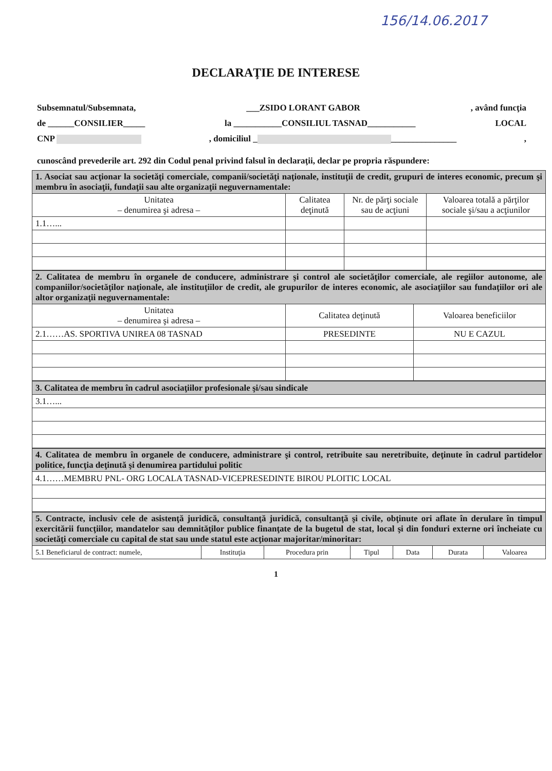156/14.06.2017
DECLARAŢIE DE INTERESE
Subsemnatul/Subsemnata, ___ZSIDO LORANT GABOR, având funcţia
de ______CONSILIER_____ la ___________CONSILIUL TASNAD___________ LOCAL
CNP , domiciliul _ _______________,
cunoscând prevederile art. 292 din Codul penal privind falsul în declaraţii, declar pe propria răspundere:
| 1. Asociat sau acţionar la societăţi comerciale, companii/societăţi naţionale, instituţii de credit, grupuri de interes economic, precum şi membru în asociaţii, fundaţii sau alte organizaţii neguvernamentale: | | | |
| Unitatea – denumirea şi adresa – | Calitatea deţinută | Nr. de părţi sociale sau de acţiuni | Valoarea totală a părţilor sociale şi/sau a acţiunilor |
| 1.1…... | | | |
| 2. Calitatea de membru în organele de conducere, administrare şi control ale societăţilor comerciale, ale regiilor autonome, ale companiilor/societăţilor naţionale, ale instituţiilor de credit, ale grupurilor de interes economic, ale asociaţiilor sau fundaţiilor ori ale altor organizaţii neguvernamentale: | | |
| Unitatea – denumirea şi adresa – | Calitatea deţinută | Valoarea beneficiilor |
| 2.1……AS. SPORTIVA UNIREA 08 TASNAD | PRESEDINTE | NU E CAZUL |
| 3. Calitatea de membru în cadrul asociaţiilor profesionale şi/sau sindicale |
| 3.1…... |
| 4. Calitatea de membru în organele de conducere, administrare şi control, retribuite sau neretribuite, deţinute în cadrul partidelor politice, funcţia deţinută şi denumirea partidului politic |
| 4.1……MEMBRU PNL- ORG LOCALA TASNAD-VICEPRESEDINTE BIROU PLOITIC LOCAL |
| 5. Contracte, inclusiv cele de asistenţă juridică, consultanţă juridică, consultanţă şi civile, obţinute ori aflate în derulare în timpul exercitării funcţiilor, mandatelor sau demnităţilor publice finanţate de la bugetul de stat, local şi din fonduri externe ori încheiate cu societăţi comerciale cu capital de stat sau unde statul este acţionar majoritar/minoritar: | | | | | | |
| 5.1 Beneficiarul de contract: numele, | Instituţia | Procedura prin | Tipul | Data | Durata | Valoarea |
1